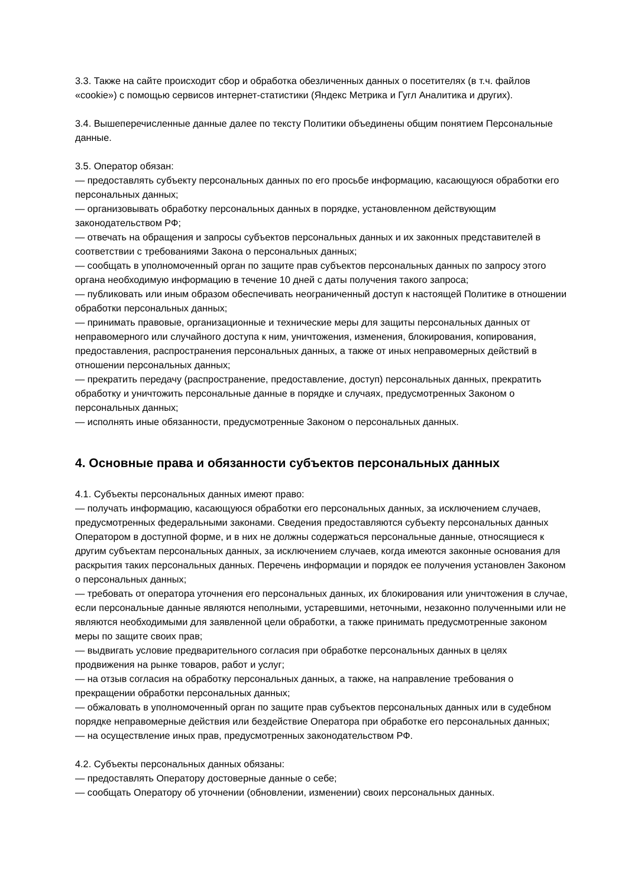3.3. Также на сайте происходит сбор и обработка обезличенных данных о посетителях (в т.ч. файлов «cookie») с помощью сервисов интернет-статистики (Яндекс Метрика и Гугл Аналитика и других).
3.4. Вышеперечисленные данные далее по тексту Политики объединены общим понятием Персональные данные.
3.5. Оператор обязан:
— предоставлять субъекту персональных данных по его просьбе информацию, касающуюся обработки его персональных данных;
— организовывать обработку персональных данных в порядке, установленном действующим законодательством РФ;
— отвечать на обращения и запросы субъектов персональных данных и их законных представителей в соответствии с требованиями Закона о персональных данных;
— сообщать в уполномоченный орган по защите прав субъектов персональных данных по запросу этого органа необходимую информацию в течение 10 дней с даты получения такого запроса;
— публиковать или иным образом обеспечивать неограниченный доступ к настоящей Политике в отношении обработки персональных данных;
— принимать правовые, организационные и технические меры для защиты персональных данных от неправомерного или случайного доступа к ним, уничтожения, изменения, блокирования, копирования, предоставления, распространения персональных данных, а также от иных неправомерных действий в отношении персональных данных;
— прекратить передачу (распространение, предоставление, доступ) персональных данных, прекратить обработку и уничтожить персональные данные в порядке и случаях, предусмотренных Законом о персональных данных;
— исполнять иные обязанности, предусмотренные Законом о персональных данных.
4. Основные права и обязанности субъектов персональных данных
4.1. Субъекты персональных данных имеют право:
— получать информацию, касающуюся обработки его персональных данных, за исключением случаев, предусмотренных федеральными законами. Сведения предоставляются субъекту персональных данных Оператором в доступной форме, и в них не должны содержаться персональные данные, относящиеся к другим субъектам персональных данных, за исключением случаев, когда имеются законные основания для раскрытия таких персональных данных. Перечень информации и порядок ее получения установлен Законом о персональных данных;
— требовать от оператора уточнения его персональных данных, их блокирования или уничтожения в случае, если персональные данные являются неполными, устаревшими, неточными, незаконно полученными или не являются необходимыми для заявленной цели обработки, а также принимать предусмотренные законом меры по защите своих прав;
— выдвигать условие предварительного согласия при обработке персональных данных в целях продвижения на рынке товаров, работ и услуг;
— на отзыв согласия на обработку персональных данных, а также, на направление требования о прекращении обработки персональных данных;
— обжаловать в уполномоченный орган по защите прав субъектов персональных данных или в судебном порядке неправомерные действия или бездействие Оператора при обработке его персональных данных;
— на осуществление иных прав, предусмотренных законодательством РФ.
4.2. Субъекты персональных данных обязаны:
— предоставлять Оператору достоверные данные о себе;
— сообщать Оператору об уточнении (обновлении, изменении) своих персональных данных.